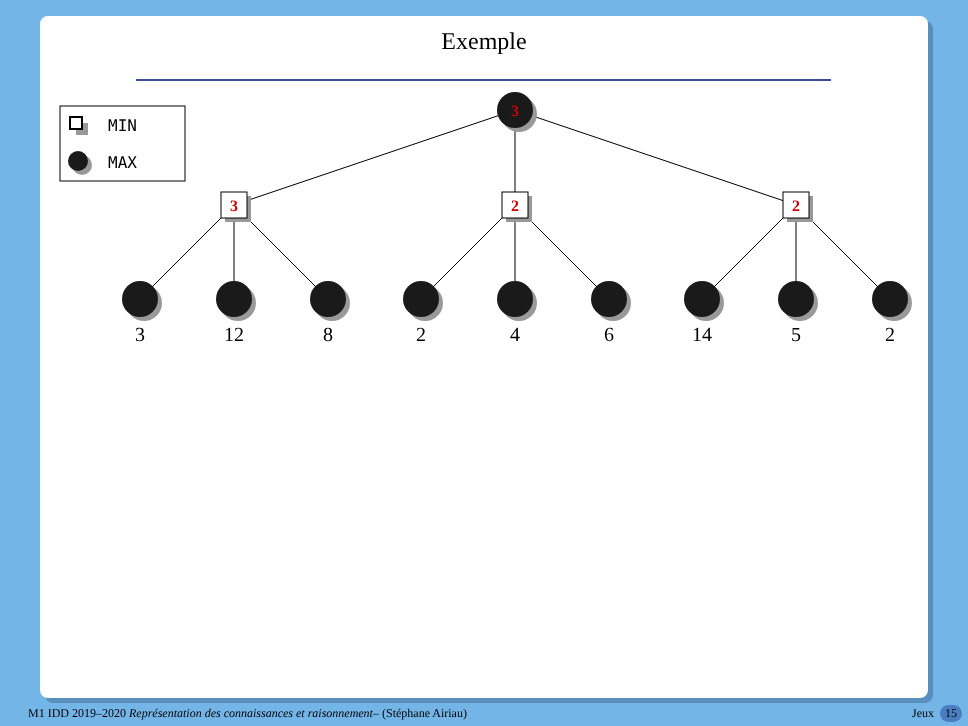Exemple
MIN
MAX
3
3
2
2
3
12
8
2
4
6
14
5
2
M1 IDD 2019–2020 Représentation des connaissances et raisonnement– (Stéphane Airiau) Jeux 15